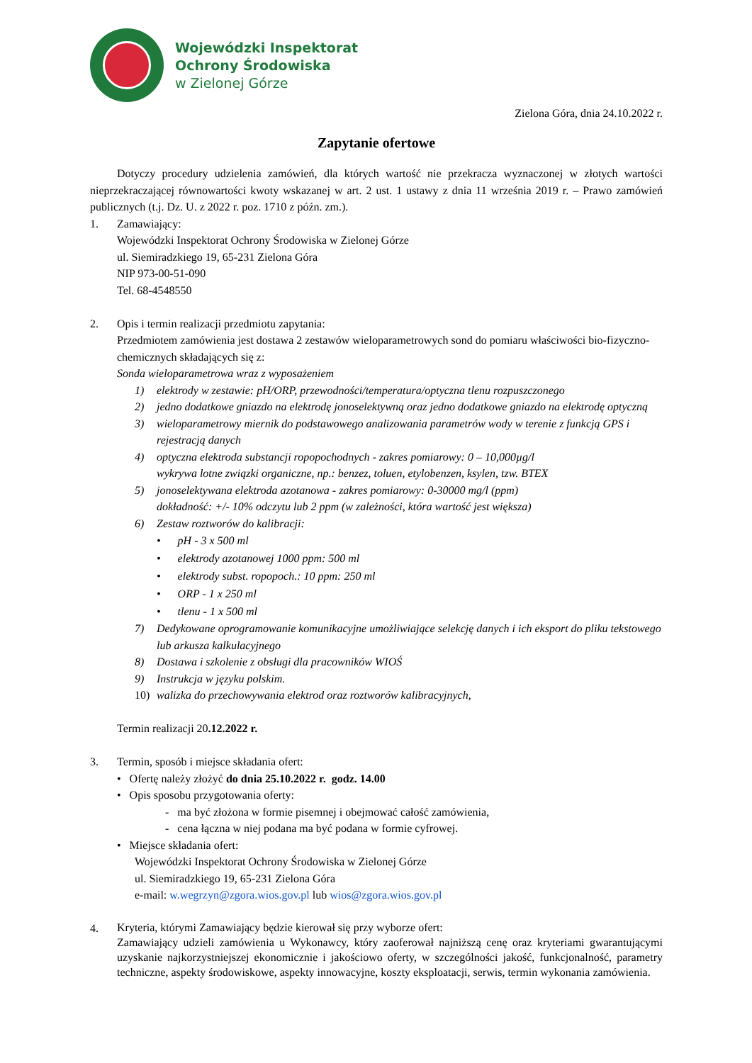Wojewódzki Inspektorat
Ochrony Środowiska
w Zielonej Górze
Zielona Góra, dnia 24.10.2022 r.
Zapytanie ofertowe
Dotyczy procedury udzielenia zamówień, dla których wartość nie przekracza wyznaczonej w złotych wartości nieprzekraczającej równowartości kwoty wskazanej w art. 2 ust. 1 ustawy z dnia 11 września 2019 r. – Prawo zamówień publicznych (t.j. Dz. U. z 2022 r. poz. 1710 z późn. zm.).
1. Zamawiający:
Wojewódzki Inspektorat Ochrony Środowiska w Zielonej Górze
ul. Siemiradzkiego 19, 65-231 Zielona Góra
NIP 973-00-51-090
Tel. 68-4548550
2. Opis i termin realizacji przedmiotu zapytania:
Przedmiotem zamówienia jest dostawa 2 zestawów wieloparametrowych sond do pomiaru właściwości bio-fizyczno-chemicznych składających się z:
Sonda wieloparametrowa wraz z wyposażeniem
1) elektrody w zestawie: pH/ORP, przewodności/temperatura/optyczna tlenu rozpuszczonego
2) jedno dodatkowe gniazdo na elektrodę jonoselektywną oraz jedno dodatkowe gniazdo na elektrodę optyczną
3) wieloparametrowy miernik do podstawowego analizowania parametrów wody w terenie z funkcją GPS i rejestracją danych
4) optyczna elektroda substancji ropopochodnych - zakres pomiarowy: 0 – 10,000µg/l
wykrywa lotne związki organiczne, np.: benzez, toluen, etylobenzen, ksylen, tzw. BTEX
5) jonoselektywana elektroda azotanowa - zakres pomiarowy: 0-30000 mg/l (ppm)
dokładność: +/- 10% odczytu lub 2 ppm (w zależności, która wartość jest większa)
6) Zestaw roztworów do kalibracji:
• pH - 3 x 500 ml
• elektrody azotanowej 1000 ppm: 500 ml
• elektrody subst. ropopoch.: 10 ppm: 250 ml
• ORP - 1 x 250 ml
• tlenu - 1 x 500 ml
7) Dedykowane oprogramowanie komunikacyjne umożliwiające selekcję danych i ich eksport do pliku tekstowego lub arkusza kalkulacyjnego
8) Dostawa i szkolenie z obsługi dla pracowników WIOŚ
9) Instrukcja w języku polskim.
10) walizka do przechowywania elektrod oraz roztworów kalibracyjnych,
Termin realizacji 20.12.2022 r.
3. Termin, sposób i miejsce składania ofert:
• Ofertę należy złożyć do dnia 25.10.2022 r. godz. 14.00
• Opis sposobu przygotowania oferty:
- ma być złożona w formie pisemnej i obejmować całość zamówienia,
- cena łączna w niej podana ma być podana w formie cyfrowej.
• Miejsce składania ofert:
Wojewódzki Inspektorat Ochrony Środowiska w Zielonej Górze
ul. Siemiradzkiego 19, 65-231 Zielona Góra
e-mail: w.wegrzyn@zgora.wios.gov.pl lub wios@zgora.wios.gov.pl
4. Kryteria, którymi Zamawiający będzie kierował się przy wyborze ofert:
Zamawiający udzieli zamówienia u Wykonawcy, który zaoferował najniższą cenę oraz kryteriami gwarantującymi uzyskanie najkorzystniejszej ekonomicznie i jakościowo oferty, w szczególności jakość, funkcjonalność, parametry techniczne, aspekty środowiskowe, aspekty innowacyjne, koszty eksploatacji, serwis, termin wykonania zamówienia.